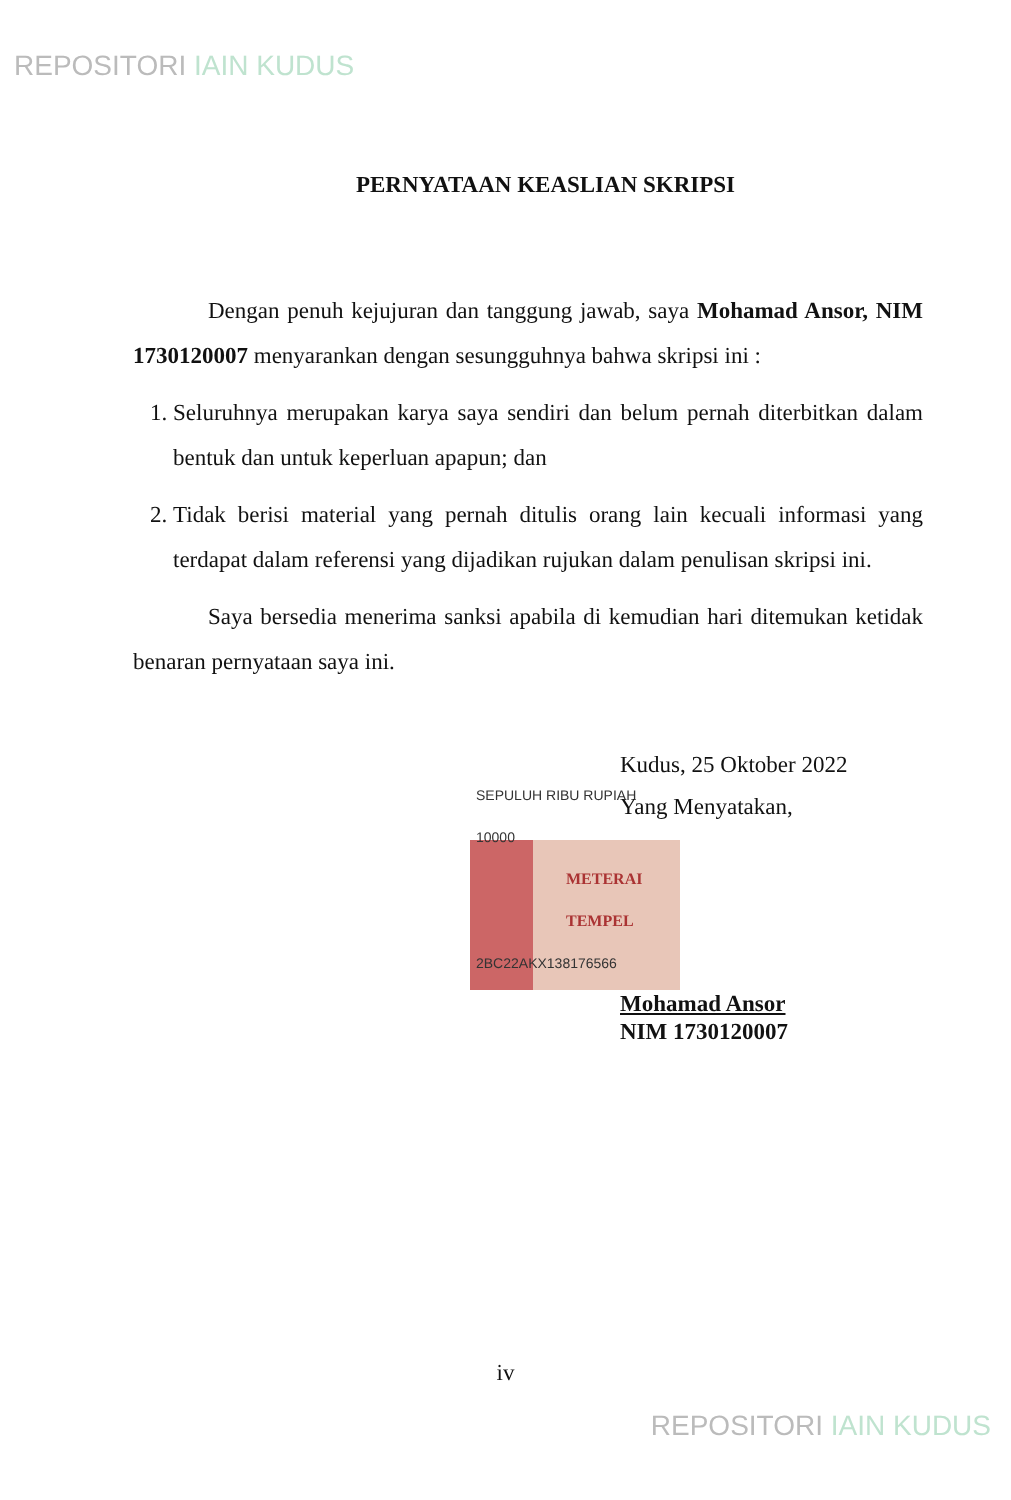REPOSITORI IAIN KUDUS
PERNYATAAN KEASLIAN SKRIPSI
Dengan penuh kejujuran dan tanggung jawab, saya Mohamad Ansor, NIM 1730120007 menyarankan dengan sesungguhnya bahwa skripsi ini :
1. Seluruhnya merupakan karya saya sendiri dan belum pernah diterbitkan dalam bentuk dan untuk keperluan apapun; dan
2. Tidak berisi material yang pernah ditulis orang lain kecuali informasi yang terdapat dalam referensi yang dijadikan rujukan dalam penulisan skripsi ini.
Saya bersedia menerima sanksi apabila di kemudian hari ditemukan ketidak benaran pernyataan saya ini.
Kudus, 25 Oktober 2022
Yang Menyatakan,
SEPULUH RIBU RUPIAH 10000
METERAI TEMPEL
2BC22AKX138176566
Mohamad Ansor
NIM 1730120007
iv
REPOSITORI IAIN KUDUS